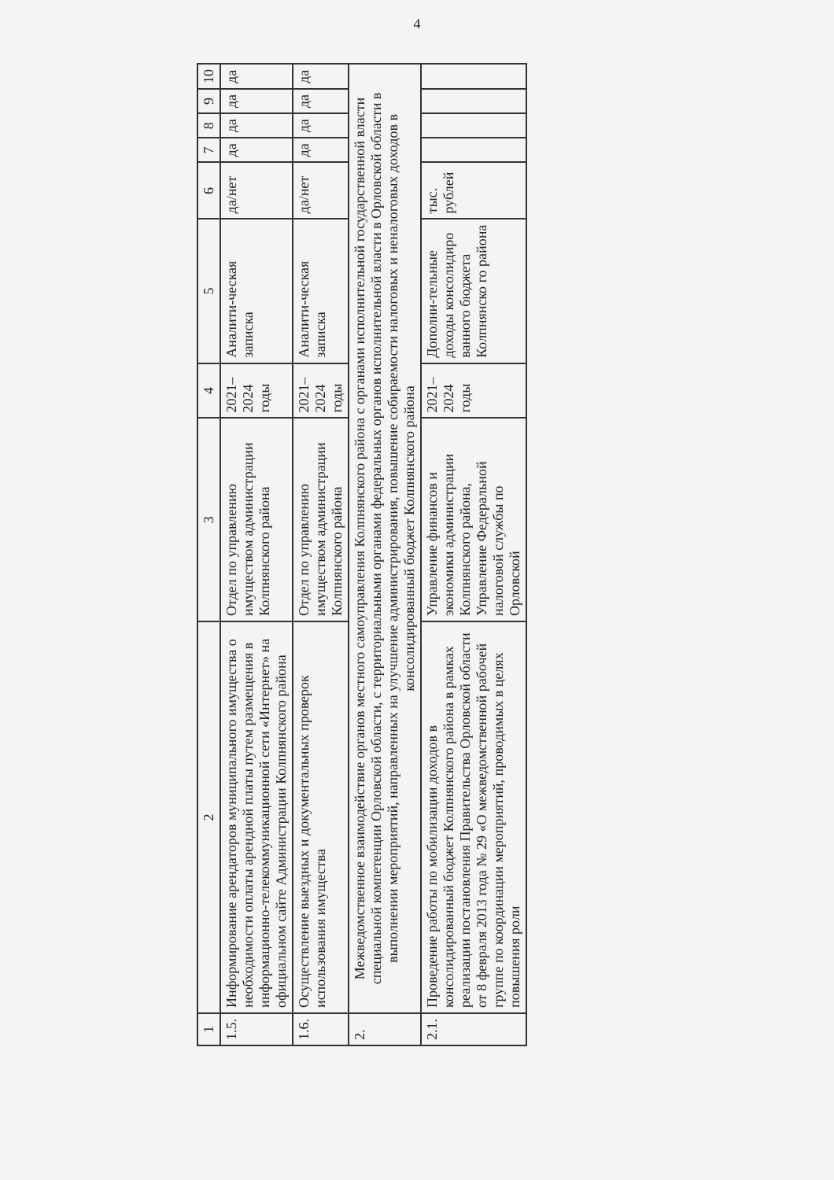4
| 1 | 2 | 3 | 4 | 5 | 6 | 7 | 8 | 9 | 10 |
| --- | --- | --- | --- | --- | --- | --- | --- | --- | --- |
| 1.5. | Информирование арендаторов муниципального имущества о необходимости оплаты арендной платы путем размещения в информационно-телекоммуникационной сети «Интернет» на официальном сайте Администрации Колпнянского района | Отдел по управлению имуществом администрации Колпнянского района | 2021–2024 годы | Аналити-ческая записка | да/нет | да | да | да | да |
| 1.6. | Осуществление выездных и документальных проверок использования имущества | Отдел по управлению имуществом администрации Колпнянского района | 2021–2024 годы | Аналити-ческая записка | да/нет | да | да | да | да |
| 2. | Межведомственное взаимодействие органов местного самоуправления Колпнянского района с органами исполнительной государственной власти специальной компетенции Орловской области, с территориальными органами федеральных органов исполнительной власти в Орловской области в выполнении мероприятий, направленных на улучшение администрирования, повышение собираемости налоговых и неналоговых доходов в консолидированный бюджет Колпнянского района | | | | | | | | |
| 2.1. | Проведение работы по мобилизации доходов в консолидированный бюджет Колпнянского района в рамках реализации постановления Правительства Орловской области от 8 февраля 2013 года № 29 «О межведомственной рабочей группе по координации мероприятий, проводимых в целях повышения роли | Управление финансов и экономики администрации Колпнянского района, Управление Федеральной налоговой службы по Орловской | 2021–2024 годы | Дополни-тельные доходы консолидиро ванного бюджета Колпнянско го района | тыс. рублей | | | | |